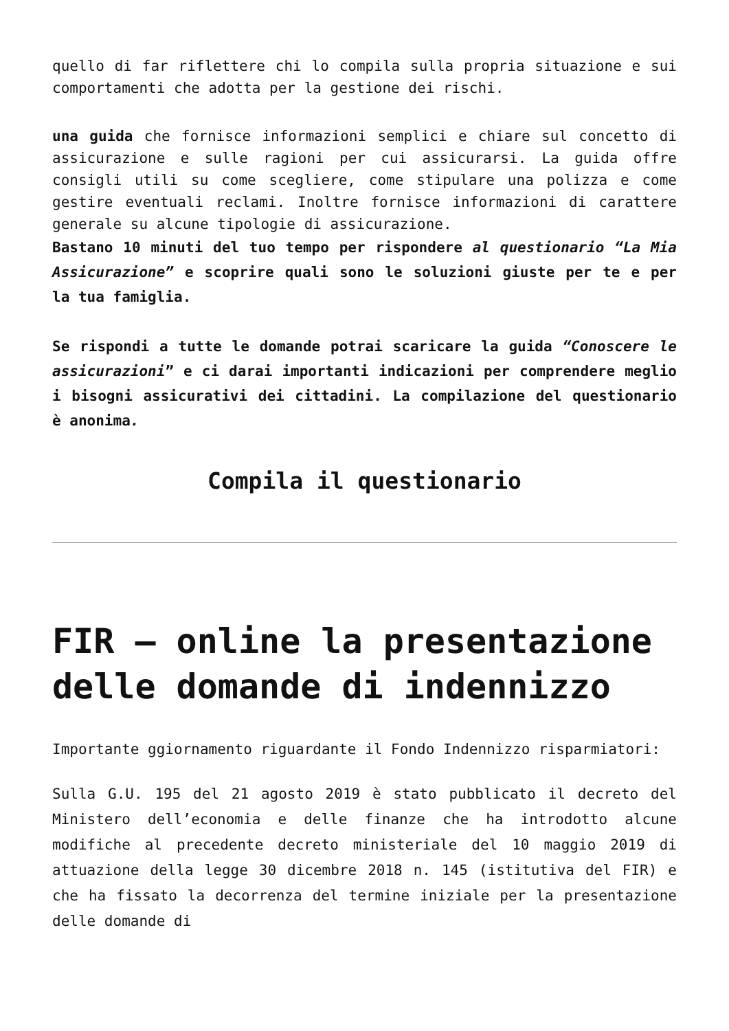quello di far riflettere chi lo compila sulla propria situazione e sui comportamenti che adotta per la gestione dei rischi.
una guida che fornisce informazioni semplici e chiare sul concetto di assicurazione e sulle ragioni per cui assicurarsi. La guida offre consigli utili su come scegliere, come stipulare una polizza e come gestire eventuali reclami. Inoltre fornisce informazioni di carattere generale su alcune tipologie di assicurazione.
Bastano 10 minuti del tuo tempo per rispondere al questionario “La Mia Assicurazione” e scoprire quali sono le soluzioni giuste per te e per la tua famiglia.
Se rispondi a tutte le domande potrai scaricare la guida “Conoscere le assicurazioni” e ci darai importanti indicazioni per comprendere meglio i bisogni assicurativi dei cittadini. La compilazione del questionario è anonima.
Compila il questionario
FIR – online la presentazione delle domande di indennizzo
Importante ggiornamento riguardante il Fondo Indennizzo risparmiatori:
Sulla G.U. 195 del 21 agosto 2019 è stato pubblicato il decreto del Ministero dell’economia e delle finanze che ha introdotto alcune modifiche al precedente decreto ministeriale del 10 maggio 2019 di attuazione della legge 30 dicembre 2018 n. 145 (istitutiva del FIR) e che ha fissato la decorrenza del termine iniziale per la presentazione delle domande di